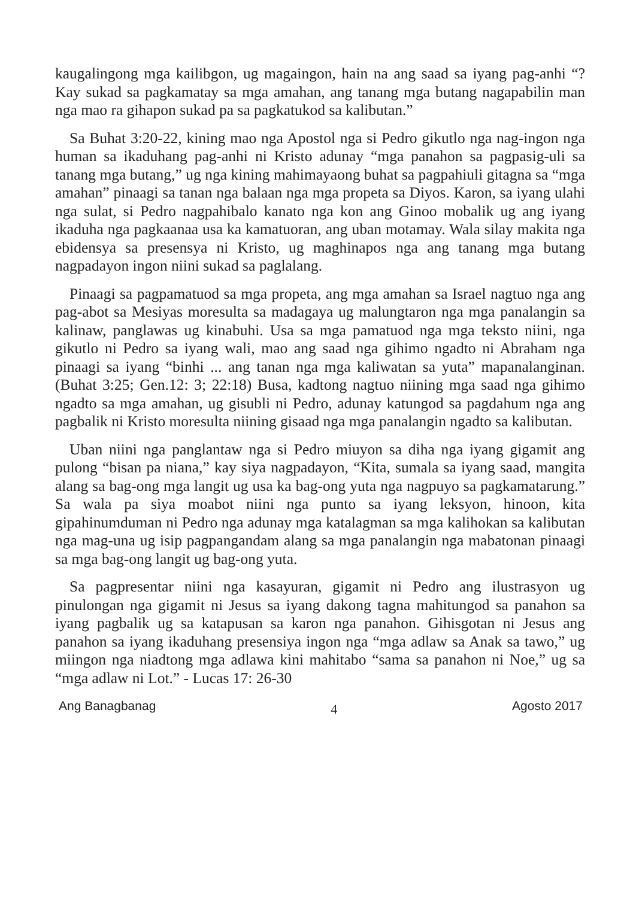kaugalingong mga kailibgon, ug magaingon, hain na ang saad sa iyang pag-anhi “? Kay sukad sa pagkamatay sa mga amahan, ang tanang mga butang nagapabilin man nga mao ra gihapon sukad pa sa pagkatukod sa kalibutan.”
Sa Buhat 3:20-22, kining mao nga Apostol nga si Pedro gikutlo nga nag-ingon nga human sa ikaduhang pag-anhi ni Kristo adunay “mga panahon sa pagpasig-uli sa tanang mga butang,” ug nga kining mahimayaong buhat sa pagpahiuli gitagna sa “mga amahan” pinaagi sa tanan nga balaan nga mga propeta sa Diyos. Karon, sa iyang ulahi nga sulat, si Pedro nagpahibalo kanato nga kon ang Ginoo mobalik ug ang iyang ikaduha nga pagkaanaa usa ka kamatuoran, ang uban motamay. Wala silay makita nga ebidensya sa presensya ni Kristo, ug maghinapos nga ang tanang mga butang nagpadayon ingon niini sukad sa paglalang.
Pinaagi sa pagpamatuod sa mga propeta, ang mga amahan sa Israel nagtuo nga ang pag-abot sa Mesiyas moresulta sa madagaya ug malungtaron nga mga panalangin sa kalinaw, panglawas ug kinabuhi. Usa sa mga pamatuod nga mga teksto niini, nga gikutlo ni Pedro sa iyang wali, mao ang saad nga gihimo ngadto ni Abraham nga pinaagi sa iyang “binhi ... ang tanan nga mga kaliwatan sa yuta” mapanalanginan. (Buhat 3:25; Gen.12: 3; 22:18) Busa, kadtong nagtuo niining mga saad nga gihimo ngadto sa mga amahan, ug gisubli ni Pedro, adunay katungod sa pagdahum nga ang pagbalik ni Kristo moresulta niining gisaad nga mga panalangin ngadto sa kalibutan.
Uban niini nga panglantaw nga si Pedro miuyon sa diha nga iyang gigamit ang pulong “bisan pa niana,” kay siya nagpadayon, “Kita, sumala sa iyang saad, mangita alang sa bag-ong mga langit ug usa ka bag-ong yuta nga nagpuyo sa pagkamatarung.” Sa wala pa siya moabot niini nga punto sa iyang leksyon, hinoon, kita gipahinumduman ni Pedro nga adunay mga katalagman sa mga kalihokan sa kalibutan nga mag-una ug isip pagpangandam alang sa mga panalangin nga mabatonan pinaagi sa mga bag-ong langit ug bag-ong yuta.
Sa pagpresentar niini nga kasayuran, gigamit ni Pedro ang ilustrasyon ug pinulongan nga gigamit ni Jesus sa iyang dakong tagna mahitungod sa panahon sa iyang pagbalik ug sa katapusan sa karon nga panahon. Gihisgotan ni Jesus ang panahon sa iyang ikaduhang presensiya ingon nga “mga adlaw sa Anak sa tawo,” ug miingon nga niadtong mga adlawa kini mahitabo “sama sa panahon ni Noe,” ug sa “mga adlaw ni Lot.” - Lucas 17: 26-30
Ang Banagbanag 4 Agosto 2017